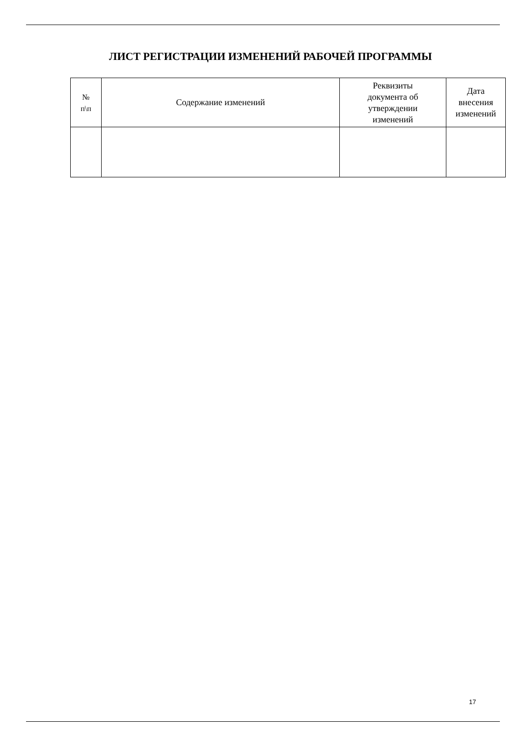ЛИСТ РЕГИСТРАЦИИ ИЗМЕНЕНИЙ РАБОЧЕЙ ПРОГРАММЫ
| № п\п | Содержание изменений | Реквизиты документа об утверждении изменений | Дата внесения изменений |
| --- | --- | --- | --- |
17